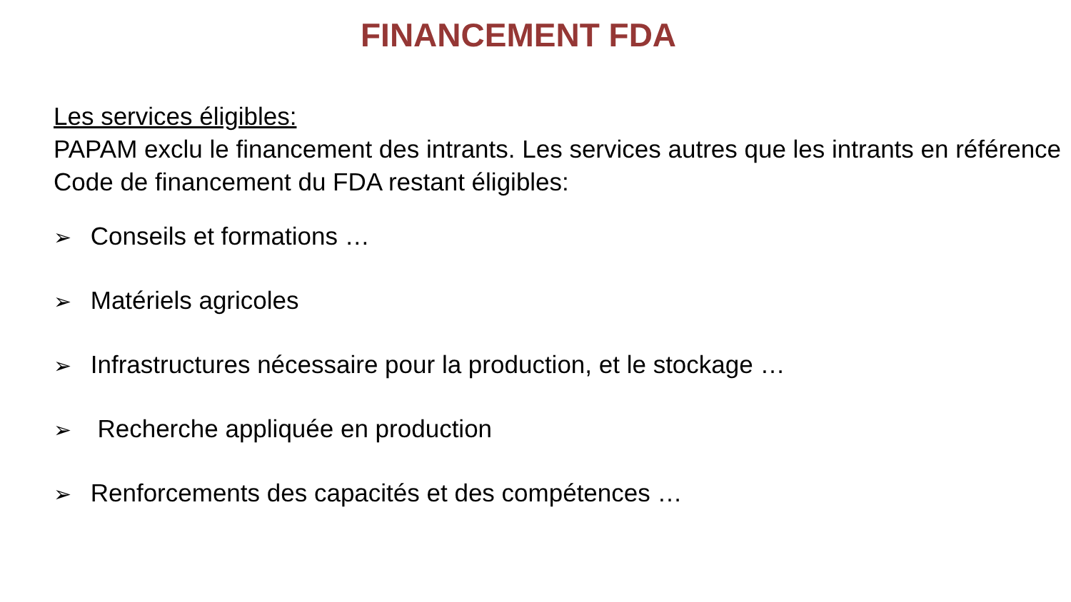FINANCEMENT FDA
Les services éligibles:
PAPAM exclu le financement des intrants. Les services autres que les intrants en référence Code de financement du FDA restant éligibles:
➢ Conseils et formations …
➢ Matériels agricoles
➢ Infrastructures nécessaire pour la production, et le stockage …
➢ Recherche appliquée en production
➢ Renforcements des capacités et des compétences …